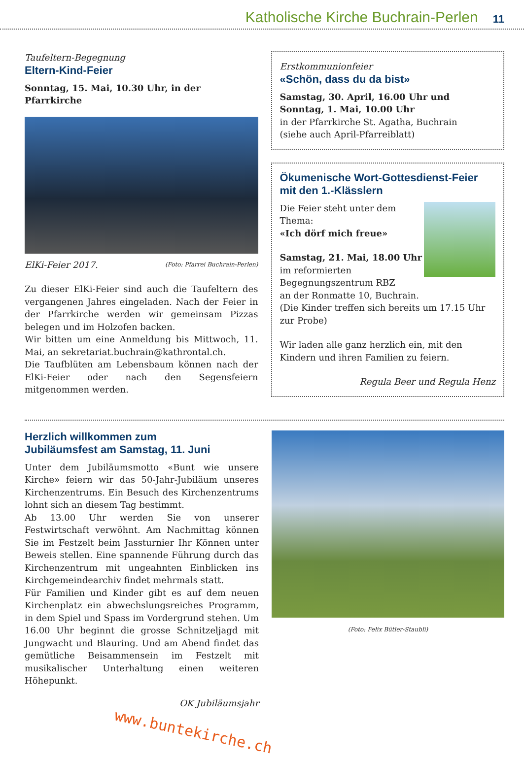Katholische Kirche Buchrain-Perlen 11
Taufeltern-Begegnung
Eltern-Kind-Feier
Sonntag, 15. Mai, 10.30 Uhr, in der Pfarrkirche
ElKi-Feier 2017. (Foto: Pfarrei Buchrain-Perlen)
Zu dieser ElKi-Feier sind auch die Taufeltern des vergangenen Jahres eingeladen. Nach der Feier in der Pfarrkirche werden wir gemeinsam Pizzas belegen und im Holzofen backen.
Wir bitten um eine Anmeldung bis Mittwoch, 11. Mai, an sekretariat.buchrain@kathrontal.ch.
Die Taufblüten am Lebensbaum können nach der ElKi-Feier oder nach den Segensfeiern mitgenommen werden.
Erstkommunionfeier
«Schön, dass du da bist»
Samstag, 30. April, 16.00 Uhr und
Sonntag, 1. Mai, 10.00 Uhr
in der Pfarrkirche St. Agatha, Buchrain
(siehe auch April-Pfarreiblatt)
Ökumenische Wort-Gottesdienst-Feier
mit den 1.-Klässlern
Die Feier steht unter dem Thema:
«Ich dörf mich freue»
Samstag, 21. Mai, 18.00 Uhr
im reformierten Begegnungszentrum RBZ
an der Ronmatte 10, Buchrain.
(Die Kinder treffen sich bereits um 17.15 Uhr zur Probe)
Wir laden alle ganz herzlich ein, mit den Kindern und ihren Familien zu feiern.
Regula Beer und Regula Henz
Herzlich willkommen zum
Jubiläumsfest am Samstag, 11. Juni
Unter dem Jubiläumsmotto «Bunt wie unsere Kirche» feiern wir das 50-Jahr-Jubiläum unseres Kirchenzentrums. Ein Besuch des Kirchenzentrums lohnt sich an diesem Tag bestimmt.
Ab 13.00 Uhr werden Sie von unserer Festwirtschaft verwöhnt. Am Nachmittag können Sie im Festzelt beim Jassturnier Ihr Können unter Beweis stellen. Eine spannende Führung durch das Kirchenzentrum mit ungeahnten Einblicken ins Kirchgemeindearchiv findet mehrmals statt.
Für Familien und Kinder gibt es auf dem neuen Kirchenplatz ein abwechslungsreiches Programm, in dem Spiel und Spass im Vordergrund stehen. Um 16.00 Uhr beginnt die grosse Schnitzeljagd mit Jungwacht und Blauring. Und am Abend findet das gemütliche Beisammensein im Festzelt mit musikalischer Unterhaltung einen weiteren Höhepunkt.
OK Jubiläumsjahr
www.buntekirche.ch
(Foto: Felix Bütler-Staubli)